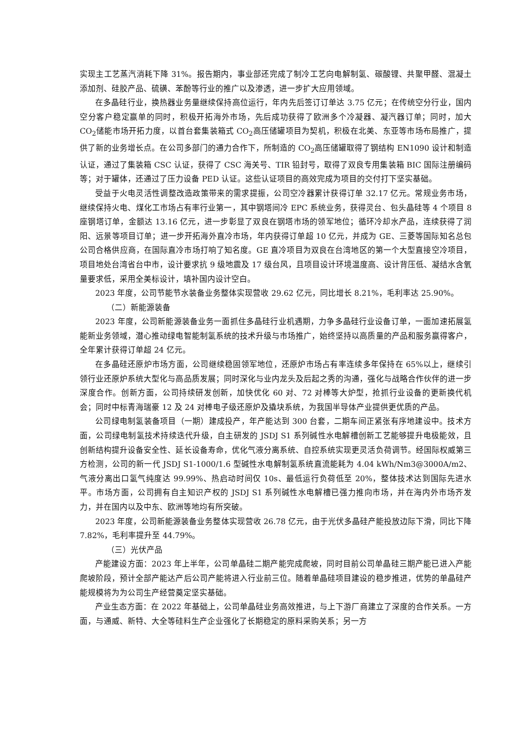实现主工艺蒸汽消耗下降 31%。报告期内，事业部还完成了制冷工艺向电解制氢、碳酸锂、共聚甲醛、混凝土添加剂、硅胶产品、硫磺、苯酚等行业的推广以及渗透，进一步扩大应用领域。
在多晶硅行业，换热器业务量继续保持高位运行，年内先后签订订单达 3.75 亿元；在传统空分行业，国内空分客户稳定赢单的同时，积极开拓海外市场，先后成功获得了欧洲多个冷凝器、凝汽器订单；同时，加大 CO<sub>2</sub>储能市场开拓力度，以首台套集装箱式 CO<sub>2</sub>高压储罐项目为契机，积极在北美、东亚等市场布局推广，提供了新的业务增长点。在公司多部门的通力合作下，所制造的 CO<sub>2</sub>高压储罐取得了钢结构 EN1090 设计和制造认证，通过了集装箱 CSC 认证，获得了 CSC 海关号、TIR 铅封号，取得了双良专用集装箱 BIC 国际注册编码等；对于罐体，还通过了压力设备 PED 认证。这些认证项目的高效完成为项目的交付打下坚实基础。
受益于火电灵活性调整改造政策带来的需求提振，公司空冷器累计获得订单 32.17 亿元。常规业务市场，继续保持火电、煤化工市场占有率行业第一，其中钢塔间冷 EPC 系统业务，获得灵台、包头晶硅等 4 个项目 8 座钢塔订单，金额达 13.16 亿元，进一步彰显了双良在钢塔市场的领军地位；循环冷却水产品，连续获得了润阳、远景等项目订单；进一步开拓海外直冷市场，年内获得订单超 10 亿元，并成为 GE、三菱等国际知名总包公司合格供应商，在国际直冷市场打响了知名度。GE 直冷项目为双良在台湾地区的第一个大型直接空冷项目，项目地处台湾省台中市，设计要求抗 9 级地震及 17 级台风，且项目设计环境温度高、设计背压低、凝结水含氧量要求低，采用全美标设计，填补国内设计空白。
2023 年度，公司节能节水装备业务整体实现营收 29.62 亿元，同比增长 8.21%，毛利率达 25.90%。
（二）新能源装备
2023 年度，公司新能源装备业务一面抓住多晶硅行业机遇期，力争多晶硅行业设备订单，一面加速拓展氢能新业务领域，潜心推动绿电智能制氢系统的技术升级与市场推广，始终坚持以高质量的产品和服务赢得客户，全年累计获得订单超 24 亿元。
在多晶硅还原炉市场方面，公司继续稳固领军地位，还原炉市场占有率连续多年保持在 65%以上，继续引领行业还原炉系统大型化与高品质发展；同时深化与业内龙头及后起之秀的沟通，强化与战略合作伙伴的进一步深度合作。创新方面，公司持续研发创新，加快优化 60 对、72 对棒等大炉型，抢抓行业设备的更新换代机会；同时中标青海瑞豪 12 及 24 对棒电子级还原炉及撬块系统，为我国半导体产业提供更优质的产品。
公司绿电制氢装备项目（一期）建成投产，年产能达到 300 台套，二期车间正紧张有序地建设中。技术方面，公司绿电制氢技术持续迭代升级，自主研发的 JSDJ S1 系列碱性水电解槽创新工艺能够提升电极能效，且创新结构提升设备安全性、延长设备寿命，优化气液分离系统、自控系统实现更灵活负荷调节。经国际权威第三方检测，公司的新一代 JSDJ S1-1000/1.6 型碱性水电解制氢系统直流能耗为 4.04 kWh/Nm3@3000A/m2、气液分离出口氢气纯度达 99.99%、热启动时间仅 10s、最低运行负荷低至 20%，整体技术达到国际先进水平。市场方面，公司拥有自主知识产权的 JSDJ S1 系列碱性水电解槽已强力推向市场，并在海内外市场齐发力，并在国内以及中东、欧洲等地均有所突破。
2023 年度，公司新能源装备业务整体实现营收 26.78 亿元，由于光伏多晶硅产能投放边际下滑，同比下降 7.82%，毛利率提升至 44.79%。
（三）光伏产品
产能建设方面：2023 年上半年，公司单晶硅二期产能完成爬坡，同时目前公司单晶硅三期产能已进入产能爬坡阶段，预计全部产能达产后公司产能将进入行业前三位。随着单晶硅项目建设的稳步推进，优势的单晶硅产能规模将为为公司生产经营奠定坚实基础。
产业生态方面：在 2022 年基础上，公司单晶硅业务高效推进，与上下游厂商建立了深度的合作关系。一方面，与通威、新特、大全等硅料生产企业强化了长期稳定的原料采购关系；另一方